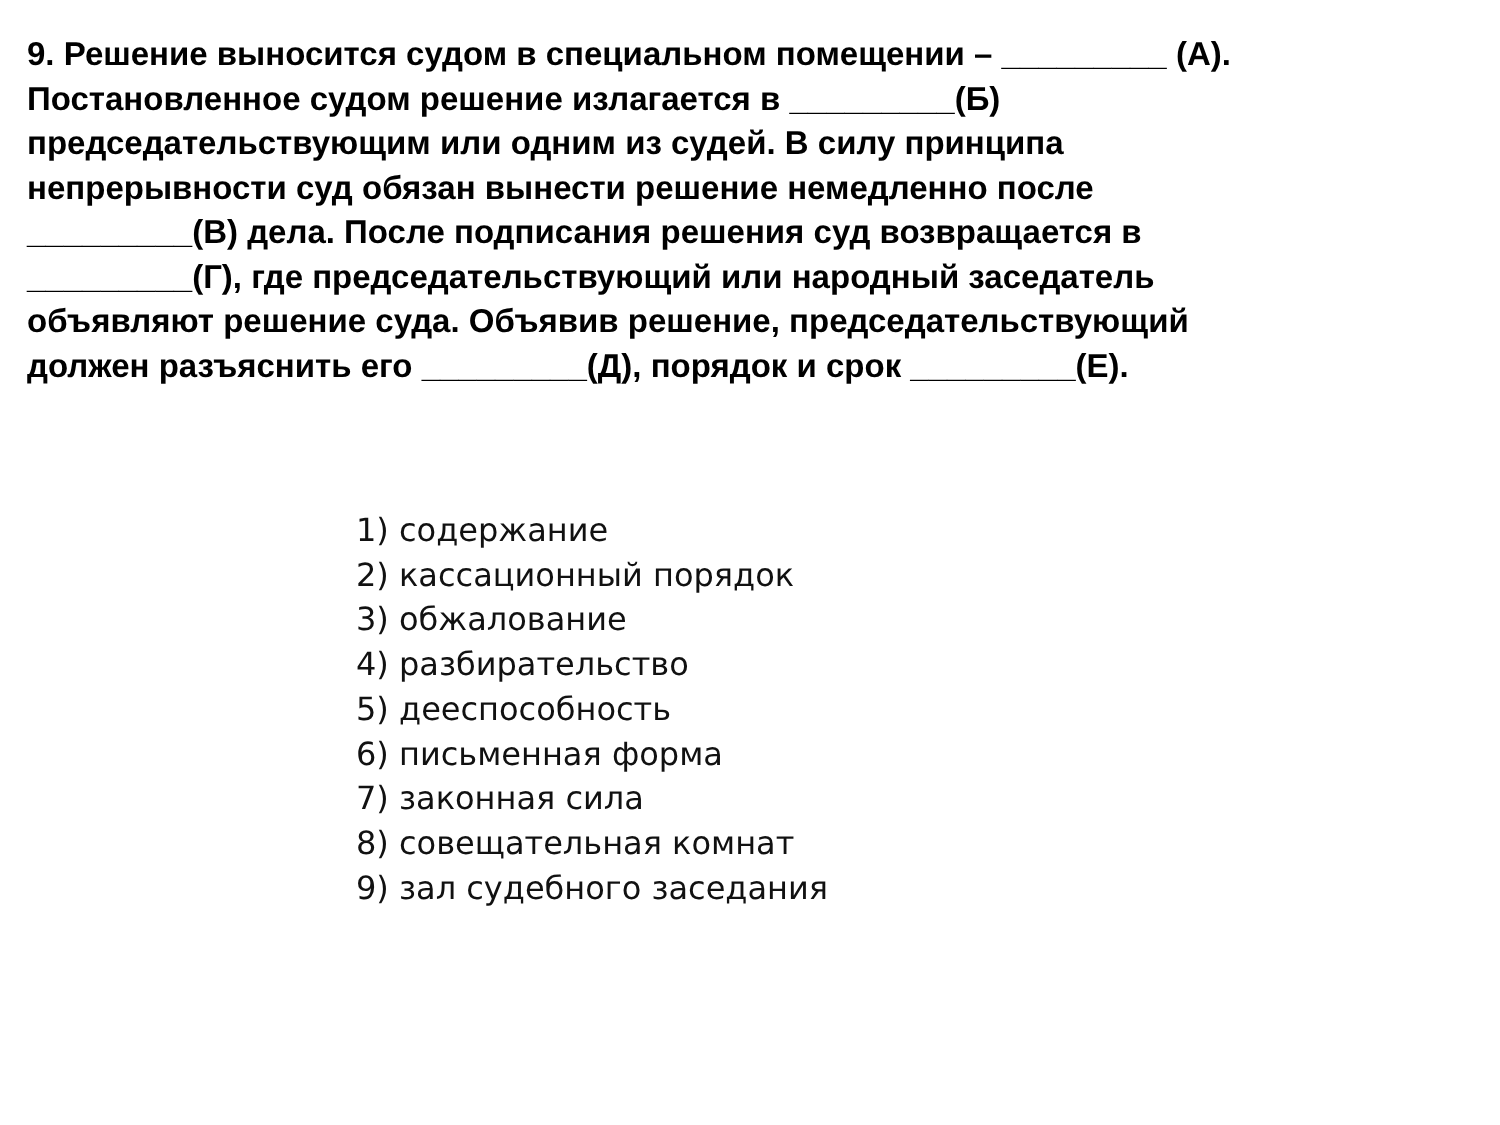9. Решение выносится судом в специальном помещении – _________ (А).
Постановленное судом решение излагается в _________(Б)
председательствующим или одним из судей. В силу принципа
непрерывности суд обязан вынести решение немедленно после
_________(В) дела. После подписания решения суд возвращается в
_________(Г), где председательствующий или народный заседатель
объявляют решение суда. Объявив решение, председательствующий
должен разъяснить его _________(Д), порядок и срок _________(Е).
1) содержание
2) кассационный порядок
3) обжалование
4) разбирательство
5) дееспособность
6) письменная форма
7) законная сила
8) совещательная комнат
9) зал судебного заседания